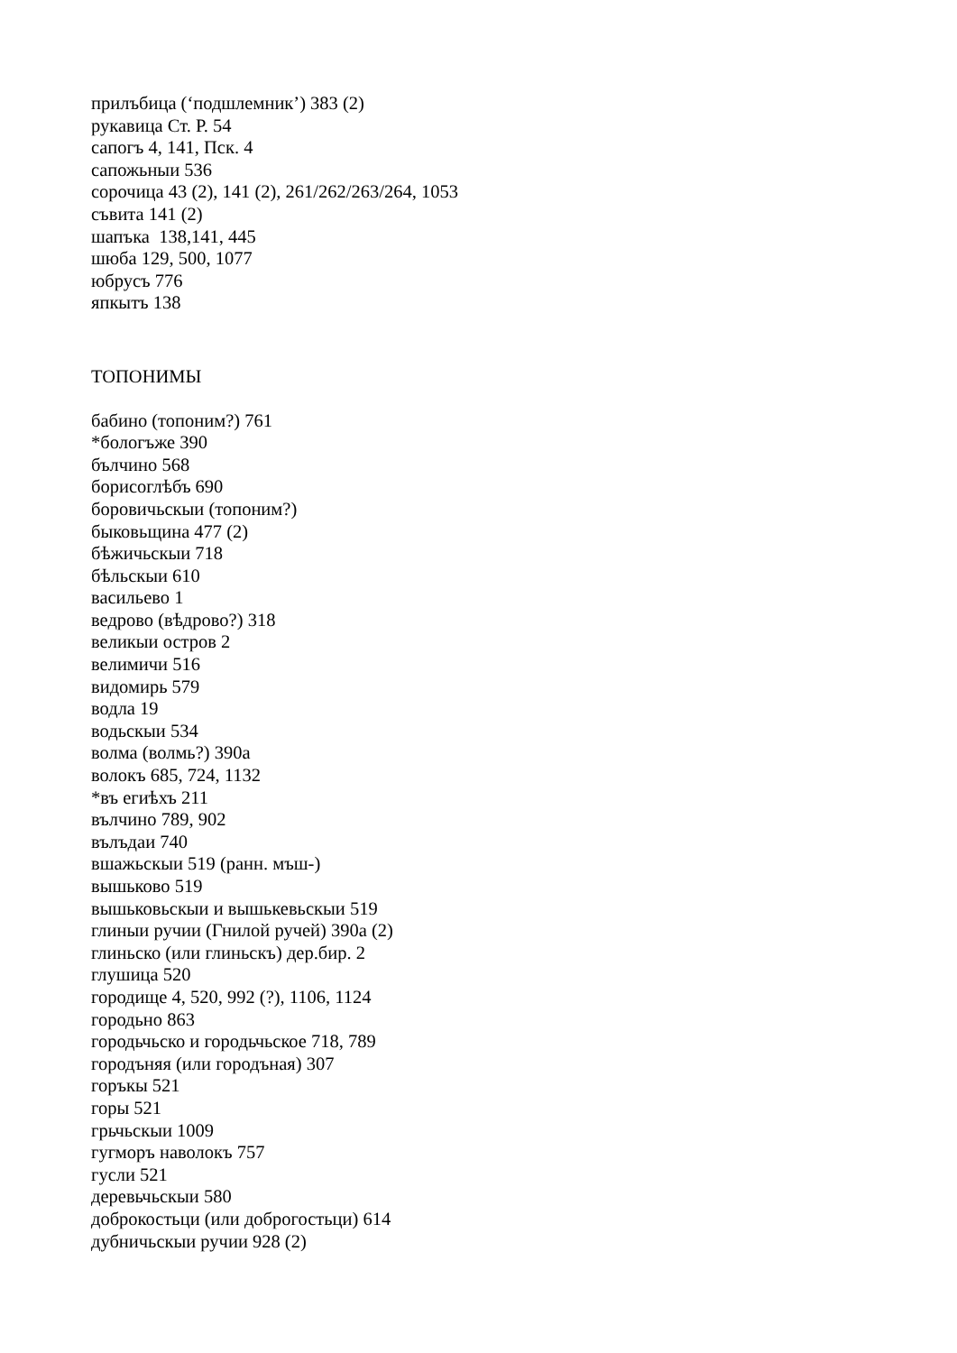прилъбица (‘подшлемник’) 383 (2)
рукавица Ст. Р. 54
сапогъ 4, 141, Пск. 4
сапожьныи 536
сорочица 43 (2), 141 (2), 261/262/263/264, 1053
съвита 141 (2)
шапъка 138,141, 445
шюба 129, 500, 1077
юбрусъ 776
япкытъ 138
ТОПОНИМЫ
бабино (топоним?) 761
*бологъже 390
бълчино 568
борисоглѣбъ 690
боровичьскыи (топоним?)
быковьщина 477 (2)
бѣжичьскыи 718
бѣльскыи 610
васильево 1
ведрово (вѣдрово?) 318
великыи остров 2
велимичи 516
видомирь 579
водла 19
водьскыи 534
волма (волмь?) 390а
волокъ 685, 724, 1132
*въ егиѣхъ 211
вълчино 789, 902
вълъдаи 740
вшажьскыи 519 (ранн. мъш-)
вышьково 519
вышьковьскыи и вышькевьскыи 519
глиныи ручии (Гнилой ручей) 390а (2)
глиньско (или глиньскъ) дер.бир. 2
глушица 520
городище 4, 520, 992 (?), 1106, 1124
городьно 863
городьчьско и городьчьское 718, 789
городъняя (или городъная) 307
горъкы 521
горы 521
грьчьскыи 1009
гугморъ наволокъ 757
гусли 521
деревьчьскыи 580
доброкостьци (или доброгостьци) 614
дубничьскыи ручии 928 (2)